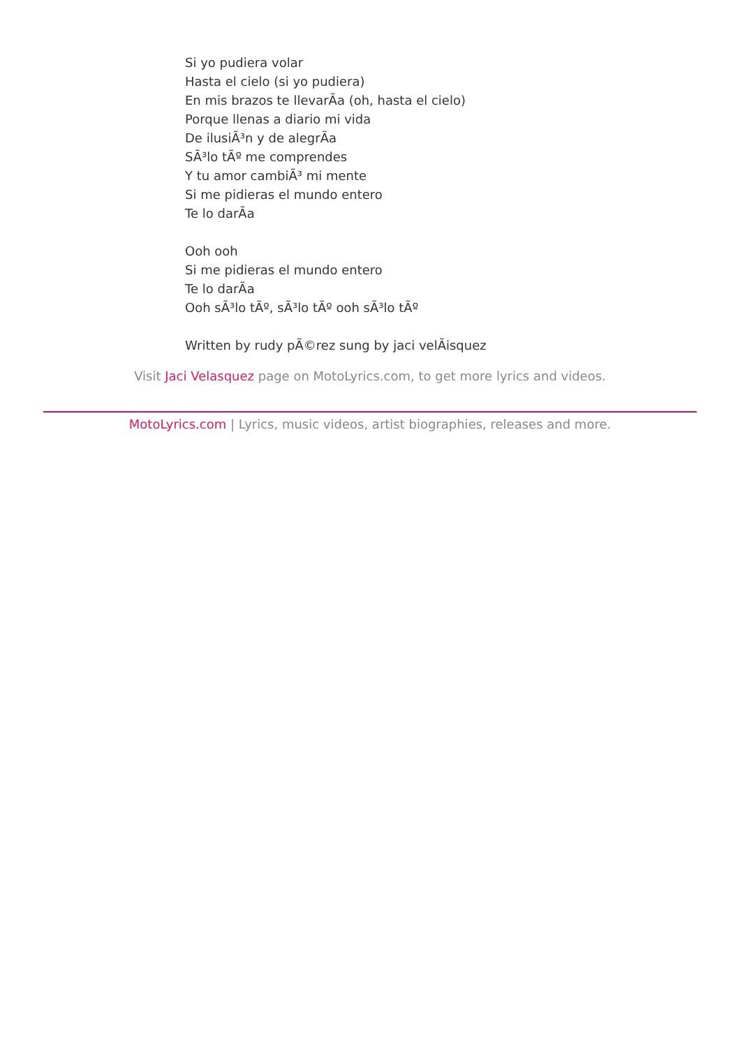Si yo pudiera volar
Hasta el cielo (si yo pudiera)
En mis brazos te llevarÃa (oh, hasta el cielo)
Porque llenas a diario mi vida
De ilusiÃ³n y de alegrÃa
SÃ³lo tÃº me comprendes
Y tu amor cambiÃ³ mi mente
Si me pidieras el mundo entero
Te lo darÃa
Ooh ooh
Si me pidieras el mundo entero
Te lo darÃa
Ooh sÃ³lo tÃº, sÃ³lo tÃº ooh sÃ³lo tÃº
Written by rudy pÃ©rez sung by jaci velÃisquez
Visit Jaci Velasquez page on MotoLyrics.com, to get more lyrics and videos.
MotoLyrics.com | Lyrics, music videos, artist biographies, releases and more.